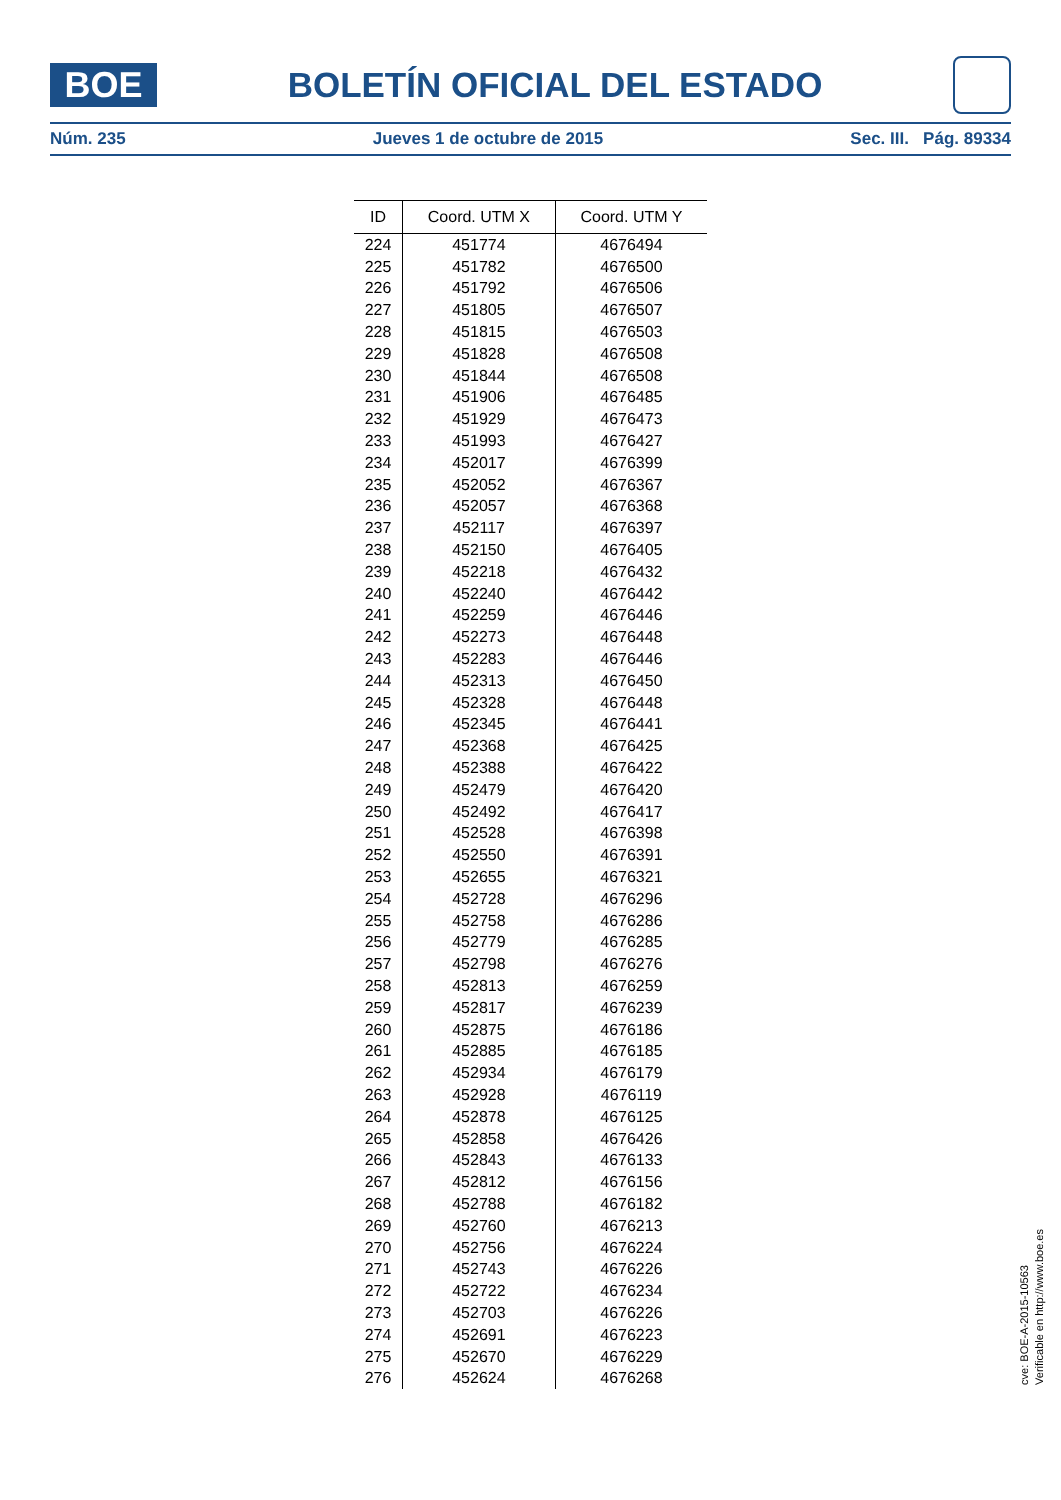BOE
BOLETÍN OFICIAL DEL ESTADO
Núm. 235 Jueves 1 de octubre de 2015 Sec. III. Pág. 89334
| ID | Coord. UTM X | Coord. UTM Y |
| --- | --- | --- |
| 224 | 451774 | 4676494 |
| 225 | 451782 | 4676500 |
| 226 | 451792 | 4676506 |
| 227 | 451805 | 4676507 |
| 228 | 451815 | 4676503 |
| 229 | 451828 | 4676508 |
| 230 | 451844 | 4676508 |
| 231 | 451906 | 4676485 |
| 232 | 451929 | 4676473 |
| 233 | 451993 | 4676427 |
| 234 | 452017 | 4676399 |
| 235 | 452052 | 4676367 |
| 236 | 452057 | 4676368 |
| 237 | 452117 | 4676397 |
| 238 | 452150 | 4676405 |
| 239 | 452218 | 4676432 |
| 240 | 452240 | 4676442 |
| 241 | 452259 | 4676446 |
| 242 | 452273 | 4676448 |
| 243 | 452283 | 4676446 |
| 244 | 452313 | 4676450 |
| 245 | 452328 | 4676448 |
| 246 | 452345 | 4676441 |
| 247 | 452368 | 4676425 |
| 248 | 452388 | 4676422 |
| 249 | 452479 | 4676420 |
| 250 | 452492 | 4676417 |
| 251 | 452528 | 4676398 |
| 252 | 452550 | 4676391 |
| 253 | 452655 | 4676321 |
| 254 | 452728 | 4676296 |
| 255 | 452758 | 4676286 |
| 256 | 452779 | 4676285 |
| 257 | 452798 | 4676276 |
| 258 | 452813 | 4676259 |
| 259 | 452817 | 4676239 |
| 260 | 452875 | 4676186 |
| 261 | 452885 | 4676185 |
| 262 | 452934 | 4676179 |
| 263 | 452928 | 4676119 |
| 264 | 452878 | 4676125 |
| 265 | 452858 | 4676426 |
| 266 | 452843 | 4676133 |
| 267 | 452812 | 4676156 |
| 268 | 452788 | 4676182 |
| 269 | 452760 | 4676213 |
| 270 | 452756 | 4676224 |
| 271 | 452743 | 4676226 |
| 272 | 452722 | 4676234 |
| 273 | 452703 | 4676226 |
| 274 | 452691 | 4676223 |
| 275 | 452670 | 4676229 |
| 276 | 452624 | 4676268 |
cve: BOE-A-2015-10563
Verificable en http://www.boe.es